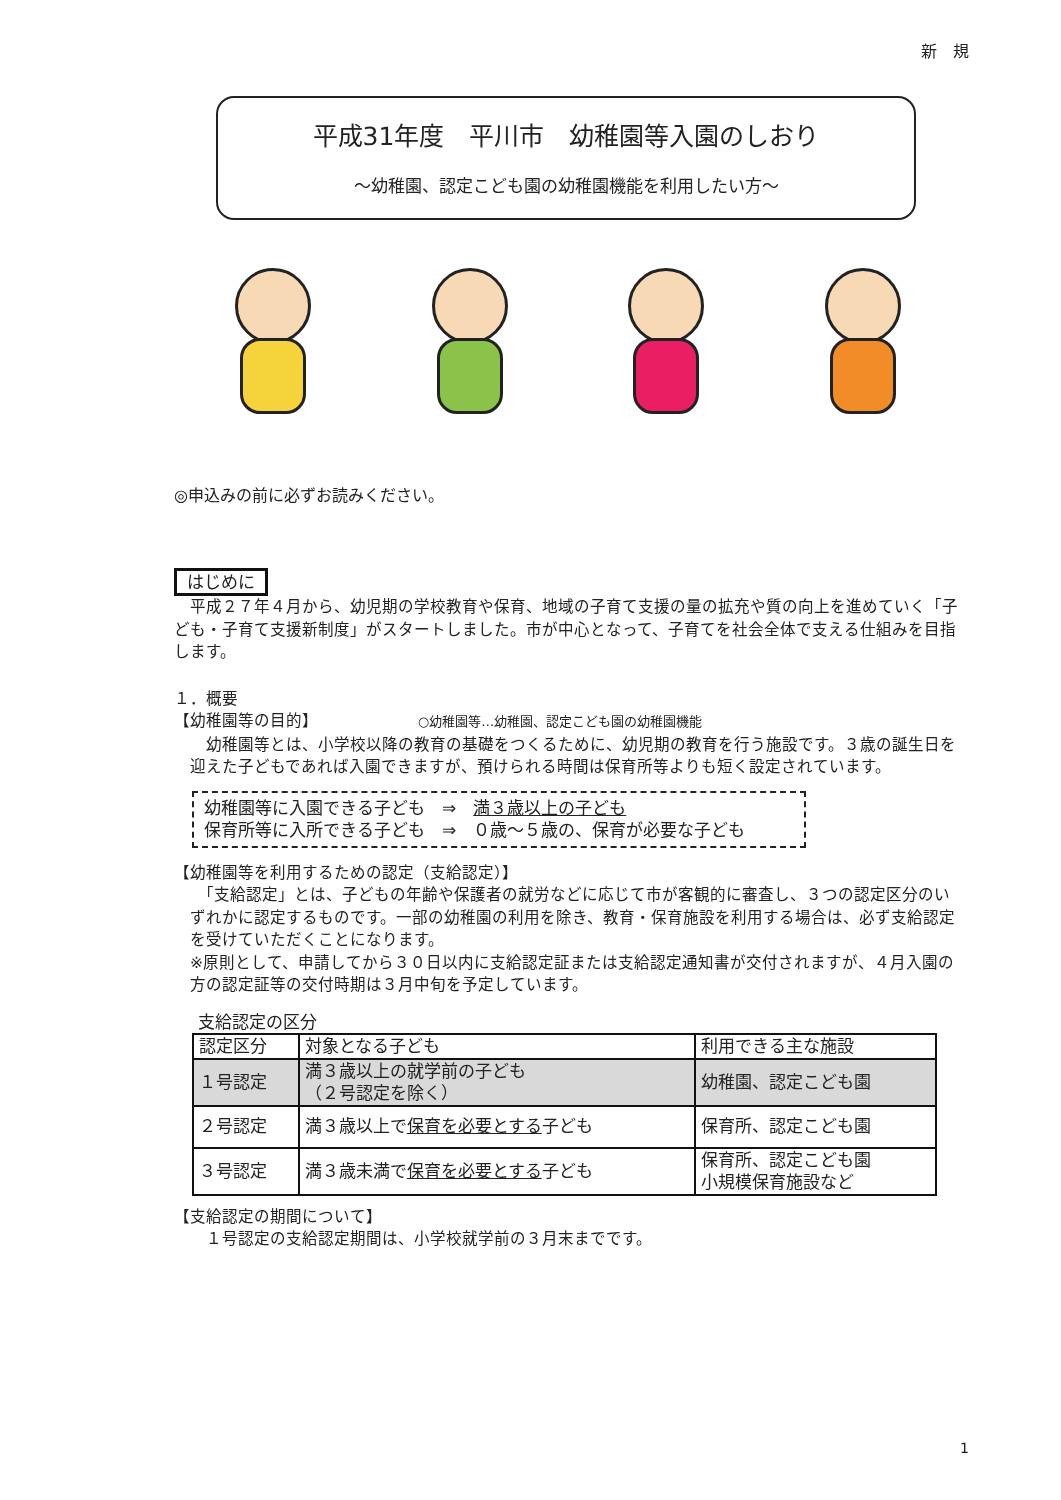新　規
平成31年度　平川市　幼稚園等入園のしおり
～幼稚園、認定こども園の幼稚園機能を利用したい方～
◎申込みの前に必ずお読みください。
はじめに
　平成２７年４月から、幼児期の学校教育や保育、地域の子育て支援の量の拡充や質の向上を進めていく「子ども・子育て支援新制度」がスタートしました。市が中心となって、子育てを社会全体で支える仕組みを目指します。
１．概要
【幼稚園等の目的】 ○幼稚園等…幼稚園、認定こども園の幼稚園機能
　幼稚園等とは、小学校以降の教育の基礎をつくるために、幼児期の教育を行う施設です。３歳の誕生日を迎えた子どもであれば入園できますが、預けられる時間は保育所等よりも短く設定されています。
幼稚園等に入園できる子ども　⇒　満３歳以上の子ども
保育所等に入所できる子ども　⇒　０歳～５歳の、保育が必要な子ども
【幼稚園等を利用するための認定（支給認定）】
　「支給認定」とは、子どもの年齢や保護者の就労などに応じて市が客観的に審査し、３つの認定区分のいずれかに認定するものです。一部の幼稚園の利用を除き、教育・保育施設を利用する場合は、必ず支給認定を受けていただくことになります。
※原則として、申請してから３０日以内に支給認定証または支給認定通知書が交付されますが、４月入園の方の認定証等の交付時期は３月中旬を予定しています。
支給認定の区分
| 認定区分 | 対象となる子ども | 利用できる主な施設 |
| --- | --- | --- |
| １号認定 | 満３歳以上の就学前の子ども （２号認定を除く） | 幼稚園、認定こども園 |
| ２号認定 | 満３歳以上で 保育を必要とする 子ども | 保育所、認定こども園 |
| ３号認定 | 満３歳未満で 保育を必要とする 子ども | 保育所、認定こども園 小規模保育施設など |
【支給認定の期間について】
１号認定の支給認定期間は、小学校就学前の３月末までです。
1